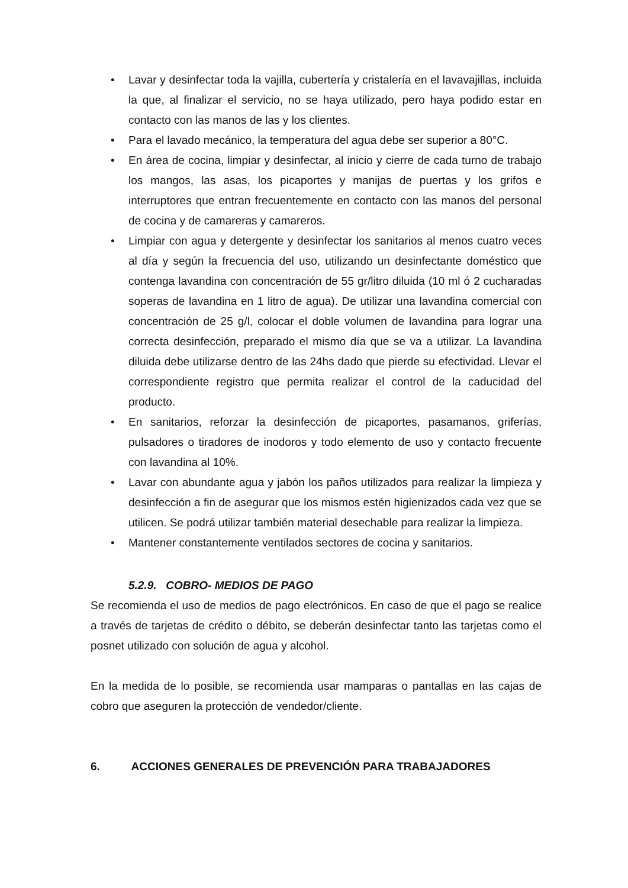• Lavar y desinfectar toda la vajilla, cubertería y cristalería en el lavavajillas, incluida la que, al finalizar el servicio, no se haya utilizado, pero haya podido estar en contacto con las manos de las y los clientes.
• Para el lavado mecánico, la temperatura del agua debe ser superior a 80°C.
• En área de cocina, limpiar y desinfectar, al inicio y cierre de cada turno de trabajo los mangos, las asas, los picaportes y manijas de puertas y los grifos e interruptores que entran frecuentemente en contacto con las manos del personal de cocina y de camareras y camareros.
• Limpiar con agua y detergente y desinfectar los sanitarios al menos cuatro veces al día y según la frecuencia del uso, utilizando un desinfectante doméstico que contenga lavandina con concentración de 55 gr/litro diluida (10 ml ó 2 cucharadas soperas de lavandina en 1 litro de agua). De utilizar una lavandina comercial con concentración de 25 g/l, colocar el doble volumen de lavandina para lograr una correcta desinfección, preparado el mismo día que se va a utilizar. La lavandina diluida debe utilizarse dentro de las 24hs dado que pierde su efectividad. Llevar el correspondiente registro que permita realizar el control de la caducidad del producto.
• En sanitarios, reforzar la desinfección de picaportes, pasamanos, griferías, pulsadores o tiradores de inodoros y todo elemento de uso y contacto frecuente con lavandina al 10%.
• Lavar con abundante agua y jabón los paños utilizados para realizar la limpieza y desinfección a fin de asegurar que los mismos estén higienizados cada vez que se utilicen. Se podrá utilizar también material desechable para realizar la limpieza.
• Mantener constantemente ventilados sectores de cocina y sanitarios.
5.2.9. COBRO- MEDIOS DE PAGO
Se recomienda el uso de medios de pago electrónicos. En caso de que el pago se realice a través de tarjetas de crédito o débito, se deberán desinfectar tanto las tarjetas como el posnet utilizado con solución de agua y alcohol.
En la medida de lo posible, se recomienda usar mamparas o pantallas en las cajas de cobro que aseguren la protección de vendedor/cliente.
6. ACCIONES GENERALES DE PREVENCIÓN PARA TRABAJADORES